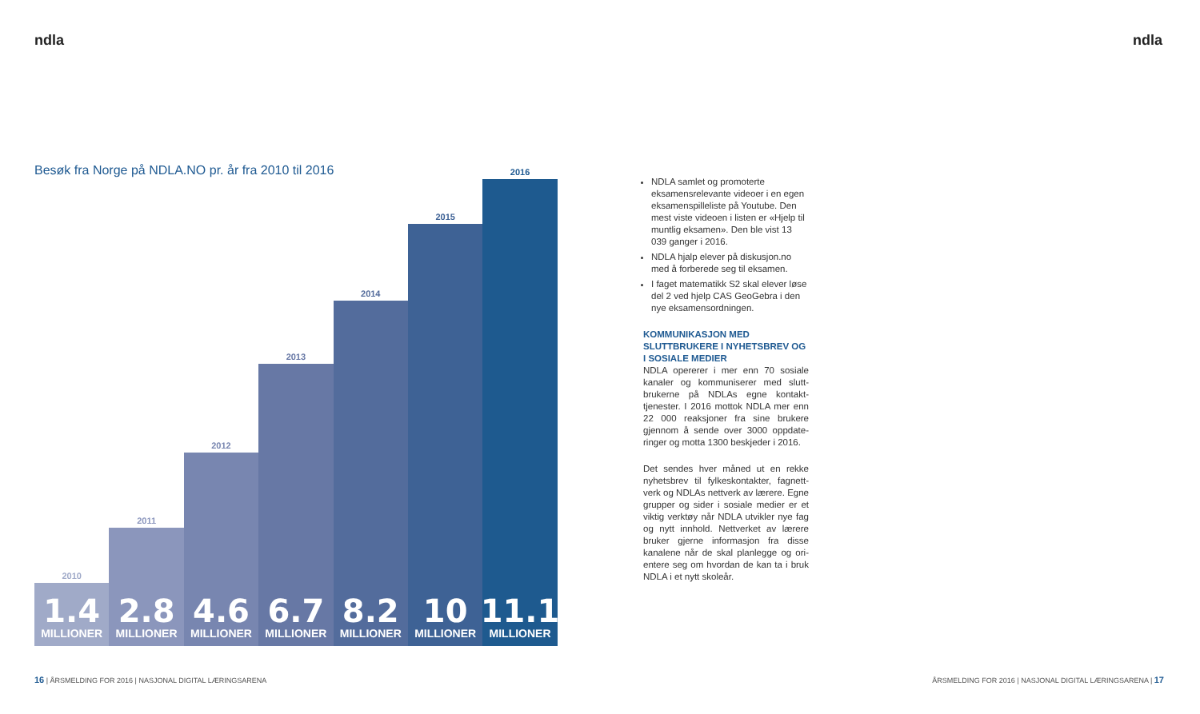ndla ndla
Besøk fra Norge på NDLA.NO pr. år fra 2010 til 2016
2010
1.4
MILLIONER
2011
2.8
MILLIONER
2012
4.6
MILLIONER
2013
6.7
MILLIONER
2014
8.2
MILLIONER
2015
10
MILLIONER
2016
11.1
MILLIONER
NDLA samlet og promoterte eksamensrelevante videoer i en egen eksamenspilleliste på Youtube. Den mest viste videoen i listen er «Hjelp til muntlig eksamen». Den ble vist 13 039 ganger i 2016.
NDLA hjalp elever på diskusjon.no med å forberede seg til eksamen.
I faget matematikk S2 skal elever løse del 2 ved hjelp CAS GeoGebra i den nye eksamensordningen.
KOMMUNIKASJON MED SLUTTBRUKERE I NYHETSBREV OG I SOSIALE MEDIER
NDLA opererer i mer enn 70 sosiale kanaler og kommuniserer med slutt­brukerne på NDLAs egne kontakt­tjenester. I 2016 mottok NDLA mer enn 22 000 reaksjoner fra sine brukere gjennom å sende over 3000 oppdate­ringer og motta 1300 beskjeder i 2016.
Det sendes hver måned ut en rekke nyhetsbrev til fylkeskontakter, fagnett­verk og NDLAs nettverk av lærere. Egne grupper og sider i sosiale medier er et viktig verktøy når NDLA utvikler nye fag og nytt innhold. Nettverket av lærere bruker gjerne informasjon fra disse kanalene når de skal planlegge og ori­entere seg om hvordan de kan ta i bruk NDLA i et nytt skoleår.
16 | ÅRSMELDING FOR 2016 | NASJONAL DIGITAL LÆRINGSARENA
ÅRSMELDING FOR 2016 | NASJONAL DIGITAL LÆRINGSARENA | 17